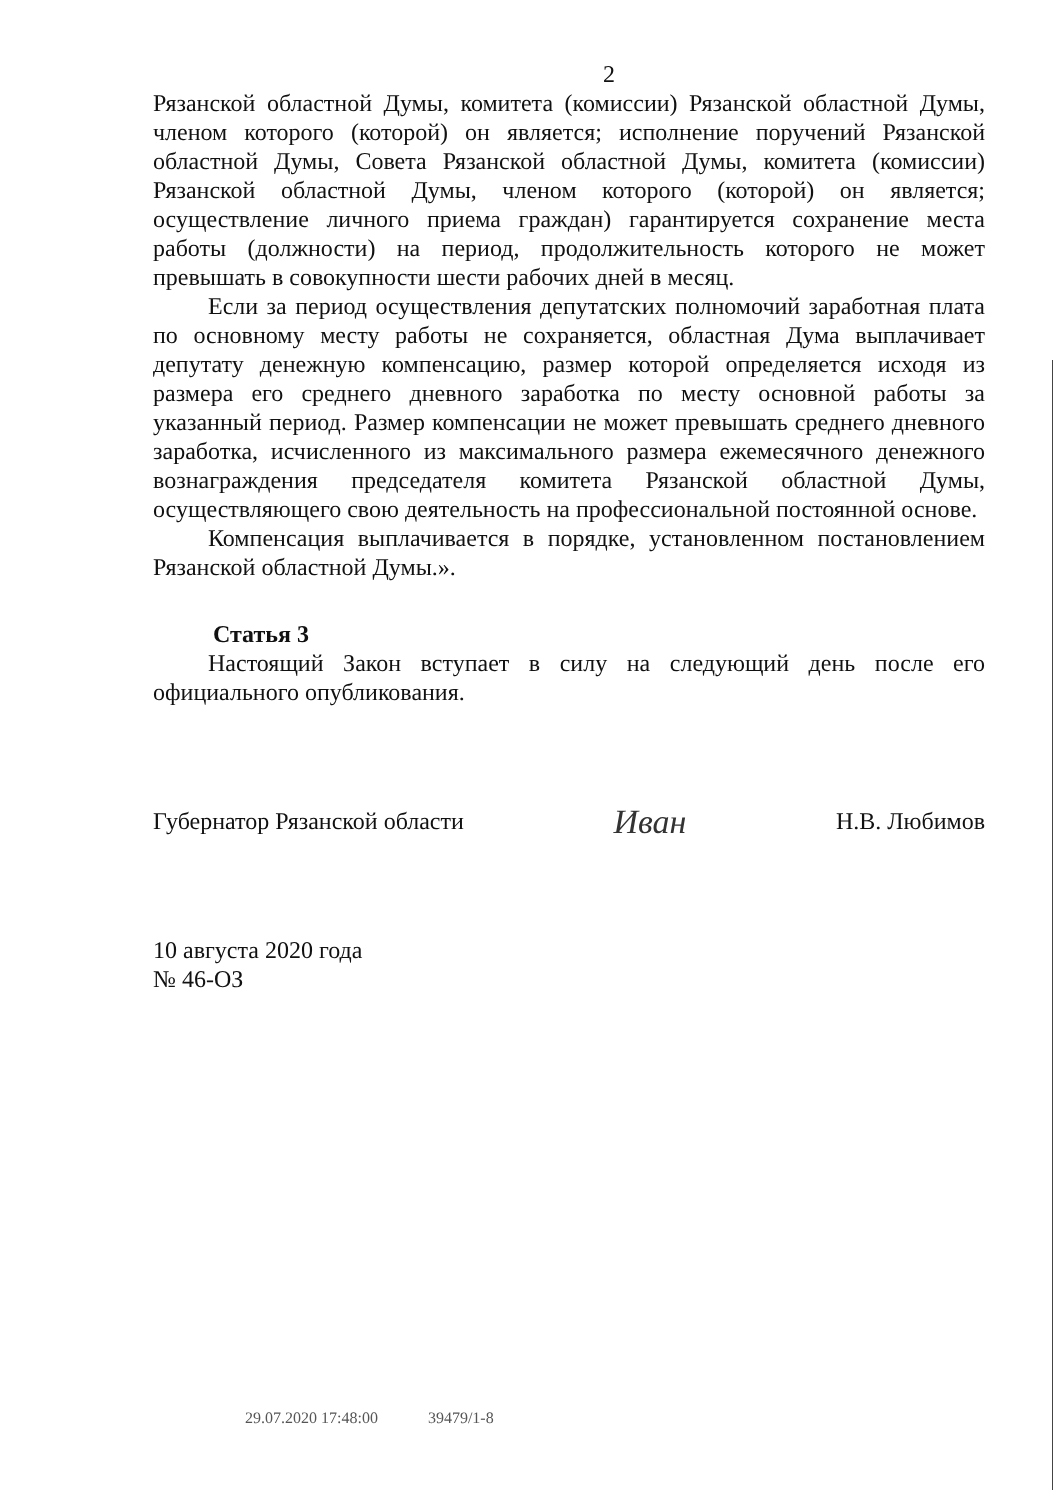2
Рязанской областной Думы, комитета (комиссии) Рязанской областной Думы, членом которого (которой) он является; исполнение поручений Рязанской областной Думы, Совета Рязанской областной Думы, комитета (комиссии) Рязанской областной Думы, членом которого (которой) он является; осуществление личного приема граждан) гарантируется сохранение места работы (должности) на период, продолжительность которого не может превышать в совокупности шести рабочих дней в месяц.
Если за период осуществления депутатских полномочий заработная плата по основному месту работы не сохраняется, областная Дума выплачивает депутату денежную компенсацию, размер которой определяется исходя из размера его среднего дневного заработка по месту основной работы за указанный период. Размер компенсации не может превышать среднего дневного заработка, исчисленного из максимального размера ежемесячного денежного вознаграждения председателя комитета Рязанской областной Думы, осуществляющего свою деятельность на профессиональной постоянной основе.
Компенсация выплачивается в порядке, установленном постановлением Рязанской областной Думы.».
Статья 3
Настоящий Закон вступает в силу на следующий день после его официального опубликования.
Губернатор Рязанской области Иван Н.В. Любимов
10 августа 2020 года
№ 46-ОЗ
29.07.2020 17:48:00 39479/1-8